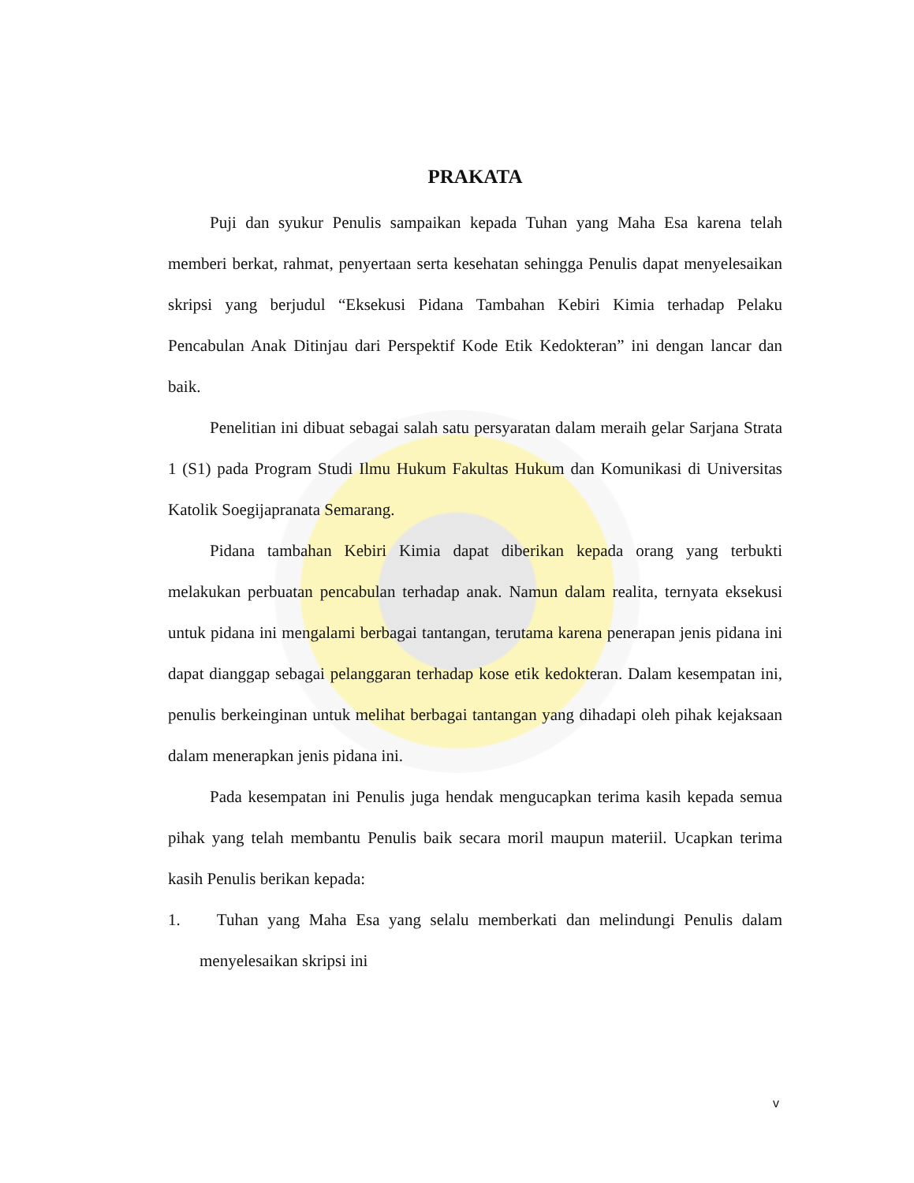PRAKATA
Puji dan syukur Penulis sampaikan kepada Tuhan yang Maha Esa karena telah memberi berkat, rahmat, penyertaan serta kesehatan sehingga Penulis dapat menyelesaikan skripsi yang berjudul “Eksekusi Pidana Tambahan Kebiri Kimia terhadap Pelaku Pencabulan Anak Ditinjau dari Perspektif Kode Etik Kedokteran” ini dengan lancar dan baik.
Penelitian ini dibuat sebagai salah satu persyaratan dalam meraih gelar Sarjana Strata 1 (S1) pada Program Studi Ilmu Hukum Fakultas Hukum dan Komunikasi di Universitas Katolik Soegijapranata Semarang.
Pidana tambahan Kebiri Kimia dapat diberikan kepada orang yang terbukti melakukan perbuatan pencabulan terhadap anak. Namun dalam realita, ternyata eksekusi untuk pidana ini mengalami berbagai tantangan, terutama karena penerapan jenis pidana ini dapat dianggap sebagai pelanggaran terhadap kose etik kedokteran. Dalam kesempatan ini, penulis berkeinginan untuk melihat berbagai tantangan yang dihadapi oleh pihak kejaksaan dalam menerapkan jenis pidana ini.
Pada kesempatan ini Penulis juga hendak mengucapkan terima kasih kepada semua pihak yang telah membantu Penulis baik secara moril maupun materiil. Ucapkan terima kasih Penulis berikan kepada:
1. Tuhan yang Maha Esa yang selalu memberkati dan melindungi Penulis dalam menyelesaikan skripsi ini
v